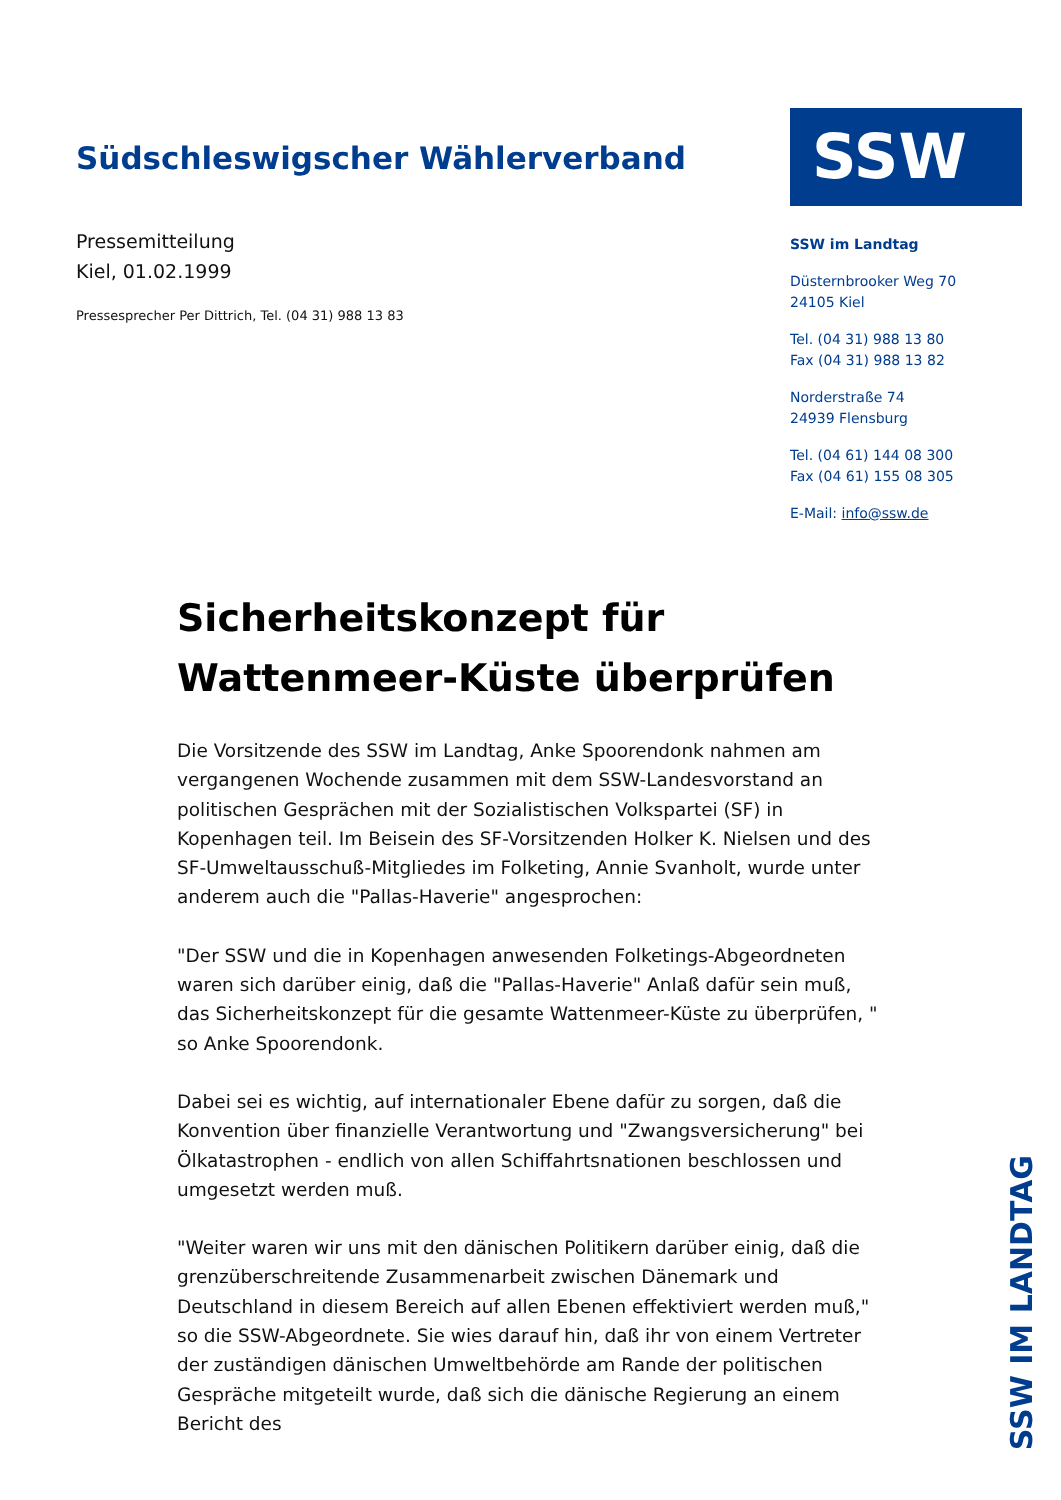Südschleswigscher Wählerverband
Pressemitteilung
Kiel, 01.02.1999
Pressesprecher Per Dittrich, Tel. (04 31) 988 13 83
SSW
SSW im Landtag
Düsternbrooker Weg 70
24105 Kiel
Tel. (04 31) 988 13 80
Fax (04 31) 988 13 82
Norderstraße 74
24939 Flensburg
Tel. (04 61) 144 08 300
Fax (04 61) 155 08 305
E-Mail: info@ssw.de
Sicherheitskonzept für Wattenmeer-Küste überprüfen
Die Vorsitzende des SSW im Landtag, Anke Spoorendonk nahmen am vergangenen Wochende zusammen mit dem SSW-Landesvorstand an politischen Gesprächen mit der Sozialistischen Volkspartei (SF) in Kopenhagen teil. Im Beisein des SF-Vorsitzenden Holker K. Nielsen und des SF-Umweltausschuß-Mitgliedes im Folketing, Annie Svanholt, wurde unter anderem auch die "Pallas-Haverie" angesprochen:
"Der SSW und die in Kopenhagen anwesenden Folketings-Abgeordneten waren sich darüber einig, daß die "Pallas-Haverie" Anlaß dafür sein muß, das Sicherheitskonzept für die gesamte Wattenmeer-Küste zu überprüfen, " so Anke Spoorendonk.
Dabei sei es wichtig, auf internationaler Ebene dafür zu sorgen, daß die Konvention über finanzielle Verantwortung und "Zwangsversicherung" bei Ölkatastrophen - endlich von allen Schiffahrtsnationen beschlossen und umgesetzt werden muß.
"Weiter waren wir uns mit den dänischen Politikern darüber einig, daß die grenzüberschreitende Zusammenarbeit zwischen Dänemark und Deutschland in diesem Bereich auf allen Ebenen effektiviert werden muß," so die SSW-Abgeordnete. Sie wies darauf hin, daß ihr von einem Vertreter der zuständigen dänischen Umweltbehörde am Rande der politischen Gespräche mitgeteilt wurde, daß sich die dänische Regierung an einem Bericht des
SSW IM LANDTAG